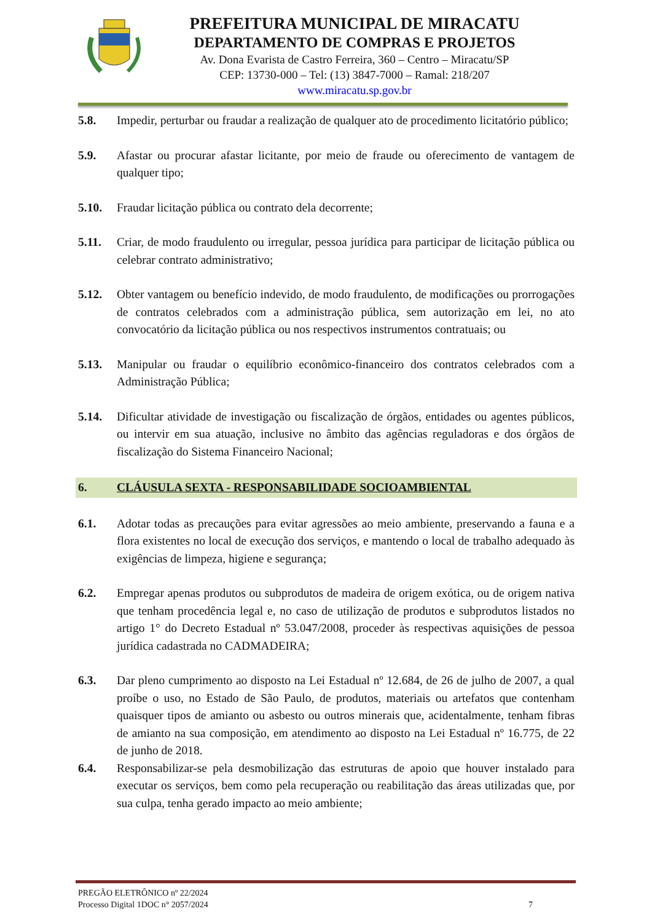PREFEITURA MUNICIPAL DE MIRACATU
DEPARTAMENTO DE COMPRAS E PROJETOS
Av. Dona Evarista de Castro Ferreira, 360 – Centro – Miracatu/SP
CEP: 13730-000 – Tel: (13) 3847-7000 – Ramal: 218/207
www.miracatu.sp.gov.br
5.8. Impedir, perturbar ou fraudar a realização de qualquer ato de procedimento licitatório público;
5.9. Afastar ou procurar afastar licitante, por meio de fraude ou oferecimento de vantagem de qualquer tipo;
5.10. Fraudar licitação pública ou contrato dela decorrente;
5.11. Criar, de modo fraudulento ou irregular, pessoa jurídica para participar de licitação pública ou celebrar contrato administrativo;
5.12. Obter vantagem ou benefício indevido, de modo fraudulento, de modificações ou prorrogações de contratos celebrados com a administração pública, sem autorização em lei, no ato convocatório da licitação pública ou nos respectivos instrumentos contratuais; ou
5.13. Manipular ou fraudar o equilíbrio econômico-financeiro dos contratos celebrados com a Administração Pública;
5.14. Dificultar atividade de investigação ou fiscalização de órgãos, entidades ou agentes públicos, ou intervir em sua atuação, inclusive no âmbito das agências reguladoras e dos órgãos de fiscalização do Sistema Financeiro Nacional;
6. CLÁUSULA SEXTA - RESPONSABILIDADE SOCIOAMBIENTAL
6.1. Adotar todas as precauções para evitar agressões ao meio ambiente, preservando a fauna e a flora existentes no local de execução dos serviços, e mantendo o local de trabalho adequado às exigências de limpeza, higiene e segurança;
6.2. Empregar apenas produtos ou subprodutos de madeira de origem exótica, ou de origem nativa que tenham procedência legal e, no caso de utilização de produtos e subprodutos listados no artigo 1° do Decreto Estadual nº 53.047/2008, proceder às respectivas aquisições de pessoa jurídica cadastrada no CADMADEIRA;
6.3. Dar pleno cumprimento ao disposto na Lei Estadual nº 12.684, de 26 de julho de 2007, a qual proíbe o uso, no Estado de São Paulo, de produtos, materiais ou artefatos que contenham quaisquer tipos de amianto ou asbesto ou outros minerais que, acidentalmente, tenham fibras de amianto na sua composição, em atendimento ao disposto na Lei Estadual nº 16.775, de 22 de junho de 2018.
6.4. Responsabilizar-se pela desmobilização das estruturas de apoio que houver instalado para executar os serviços, bem como pela recuperação ou reabilitação das áreas utilizadas que, por sua culpa, tenha gerado impacto ao meio ambiente;
PREGÃO ELETRÔNICO nº 22/2024
Processo Digital 1DOC n° 2057/2024 7